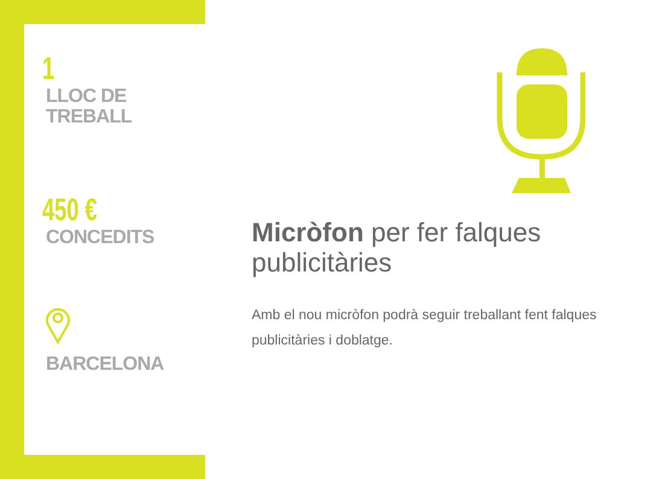1
LLOC DE
TREBALL
450 €
CONCEDITS
BARCELONA
Micròfon per fer falques publicitàries
Amb el nou micròfon podrà seguir treballant fent falques publicitàries i doblatge.